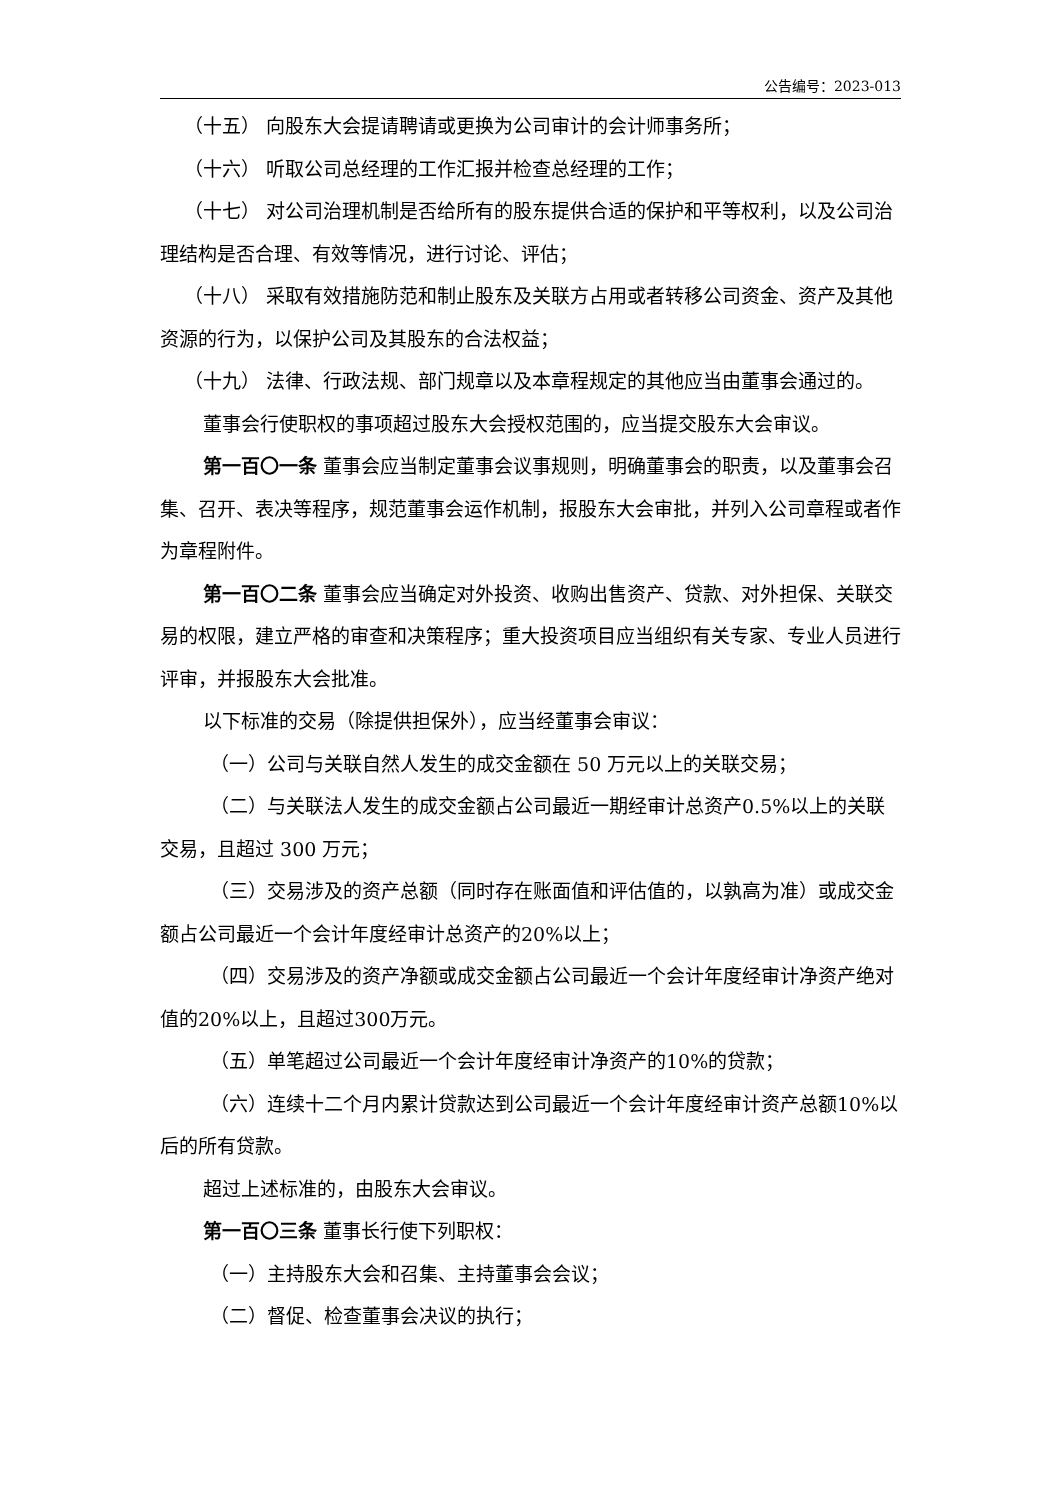公告编号：2023-013
（十五） 向股东大会提请聘请或更换为公司审计的会计师事务所；
（十六） 听取公司总经理的工作汇报并检查总经理的工作；
（十七） 对公司治理机制是否给所有的股东提供合适的保护和平等权利，以及公司治理结构是否合理、有效等情况，进行讨论、评估；
（十八） 采取有效措施防范和制止股东及关联方占用或者转移公司资金、资产及其他资源的行为，以保护公司及其股东的合法权益；
（十九） 法律、行政法规、部门规章以及本章程规定的其他应当由董事会通过的。
董事会行使职权的事项超过股东大会授权范围的，应当提交股东大会审议。
第一百〇一条 董事会应当制定董事会议事规则，明确董事会的职责，以及董事会召集、召开、表决等程序，规范董事会运作机制，报股东大会审批，并列入公司章程或者作为章程附件。
第一百〇二条 董事会应当确定对外投资、收购出售资产、贷款、对外担保、关联交易的权限，建立严格的审查和决策程序；重大投资项目应当组织有关专家、专业人员进行评审，并报股东大会批准。
以下标准的交易（除提供担保外），应当经董事会审议：
（一）公司与关联自然人发生的成交金额在 50 万元以上的关联交易；
（二）与关联法人发生的成交金额占公司最近一期经审计总资产0.5%以上的关联交易，且超过 300 万元；
（三）交易涉及的资产总额（同时存在账面值和评估值的，以孰高为准）或成交金额占公司最近一个会计年度经审计总资产的20%以上；
（四）交易涉及的资产净额或成交金额占公司最近一个会计年度经审计净资产绝对值的20%以上，且超过300万元。
（五）单笔超过公司最近一个会计年度经审计净资产的10%的贷款；
（六）连续十二个月内累计贷款达到公司最近一个会计年度经审计资产总额10%以后的所有贷款。
超过上述标准的，由股东大会审议。
第一百〇三条 董事长行使下列职权：
（一）主持股东大会和召集、主持董事会会议；
（二）督促、检查董事会决议的执行；